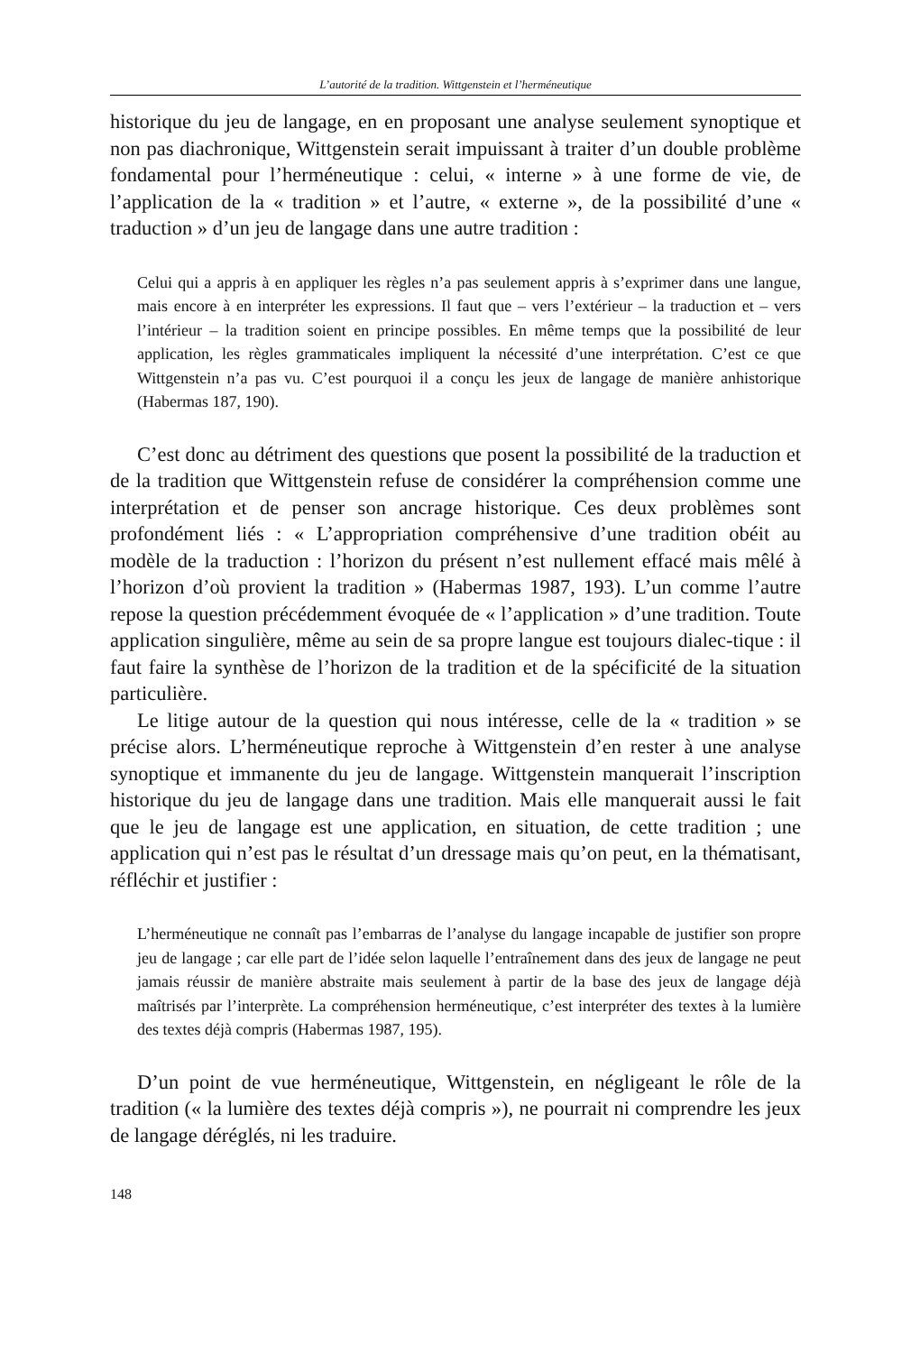L’autorité de la tradition. Wittgenstein et l’herméneutique
historique du jeu de langage, en en proposant une analyse seulement synoptique et non pas diachronique, Wittgenstein serait impuissant à traiter d’un double problème fondamental pour l’herméneutique : celui, « interne » à une forme de vie, de l’application de la « tradition » et l’autre, « externe », de la possibilité d’une « traduction » d’un jeu de langage dans une autre tradition :
Celui qui a appris à en appliquer les règles n’a pas seulement appris à s’exprimer dans une langue, mais encore à en interpréter les expressions. Il faut que – vers l’extérieur – la traduction et – vers l’intérieur – la tradition soient en principe possibles. En même temps que la possibilité de leur application, les règles grammaticales impliquent la nécessité d’une interprétation. C’est ce que Wittgenstein n’a pas vu. C’est pourquoi il a conçu les jeux de langage de manière anhistorique (Habermas 187, 190).
C’est donc au détriment des questions que posent la possibilité de la traduction et de la tradition que Wittgenstein refuse de considérer la compréhension comme une interprétation et de penser son ancrage historique. Ces deux problèmes sont profondément liés : « L’appropriation compréhensive d’une tradition obéit au modèle de la traduction : l’horizon du présent n’est nullement effacé mais mêlé à l’horizon d’où provient la tradition » (Habermas 1987, 193). L’un comme l’autre repose la question précédemment évoquée de « l’application » d’une tradition. Toute application singulière, même au sein de sa propre langue est toujours dialec-tique : il faut faire la synthèse de l’horizon de la tradition et de la spécificité de la situation particulière.
Le litige autour de la question qui nous intéresse, celle de la « tradition » se précise alors. L’herméneutique reproche à Wittgenstein d’en rester à une analyse synoptique et immanente du jeu de langage. Wittgenstein manquerait l’inscription historique du jeu de langage dans une tradition. Mais elle manquerait aussi le fait que le jeu de langage est une application, en situation, de cette tradition ; une application qui n’est pas le résultat d’un dressage mais qu’on peut, en la thématisant, réfléchir et justifier :
L’herméneutique ne connaît pas l’embarras de l’analyse du langage incapable de justifier son propre jeu de langage ; car elle part de l’idée selon laquelle l’entraînement dans des jeux de langage ne peut jamais réussir de manière abstraite mais seulement à partir de la base des jeux de langage déjà maîtrisés par l’interprète. La compréhension herméneutique, c’est interpréter des textes à la lumière des textes déjà compris (Habermas 1987, 195).
D’un point de vue herméneutique, Wittgenstein, en négligeant le rôle de la tradition (« la lumière des textes déjà compris »), ne pourrait ni comprendre les jeux de langage déréglés, ni les traduire.
148